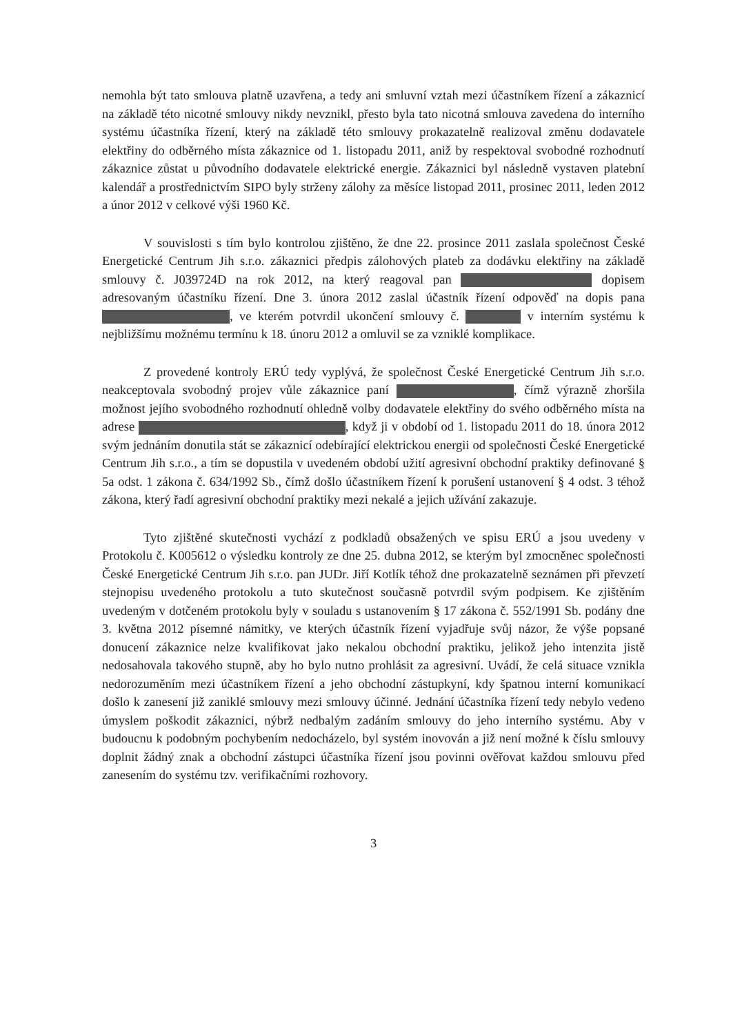nemohla být tato smlouva platně uzavřena, a tedy ani smluvní vztah mezi účastníkem řízení a zákaznicí na základě této nicotné smlouvy nikdy nevznikl, přesto byla tato nicotná smlouva zavedena do interního systému účastníka řízení, který na základě této smlouvy prokazatelně realizoval změnu dodavatele elektřiny do odběrného místa zákaznice od 1. listopadu 2011, aniž by respektoval svobodné rozhodnutí zákaznice zůstat u původního dodavatele elektrické energie. Zákaznici byl následně vystaven platební kalendář a prostřednictvím SIPO byly strženy zálohy za měsíce listopad 2011, prosinec 2011, leden 2012 a únor 2012 v celkové výši 1960 Kč.
V souvislosti s tím bylo kontrolou zjištěno, že dne 22. prosince 2011 zaslala společnost České Energetické Centrum Jih s.r.o. zákaznici předpis zálohových plateb za dodávku elektřiny na základě smlouvy č. J039724D na rok 2012, na který reagoval pan dopisem adresovaným účastníku řízení. Dne 3. února 2012 zaslal účastník řízení odpověď na dopis pana , ve kterém potvrdil ukončení smlouvy č. v interním systému k nejbližšímu možnému termínu k 18. únoru 2012 a omluvil se za vzniklé komplikace.
Z provedené kontroly ERÚ tedy vyplývá, že společnost České Energetické Centrum Jih s.r.o. neakceptovala svobodný projev vůle zákaznice paní , čímž výrazně zhoršila možnost jejího svobodného rozhodnutí ohledně volby dodavatele elektřiny do svého odběrného místa na adrese , když ji v období od 1. listopadu 2011 do 18. února 2012 svým jednáním donutila stát se zákaznicí odebírající elektrickou energii od společnosti České Energetické Centrum Jih s.r.o., a tím se dopustila v uvedeném období užití agresivní obchodní praktiky definované § 5a odst. 1 zákona č. 634/1992 Sb., čímž došlo účastníkem řízení k porušení ustanovení § 4 odst. 3 téhož zákona, který řadí agresivní obchodní praktiky mezi nekalé a jejich užívání zakazuje.
Tyto zjištěné skutečnosti vychází z podkladů obsažených ve spisu ERÚ a jsou uvedeny v Protokolu č. K005612 o výsledku kontroly ze dne 25. dubna 2012, se kterým byl zmocněnec společnosti České Energetické Centrum Jih s.r.o. pan JUDr. Jiří Kotlík téhož dne prokazatelně seznámen při převzetí stejnopisu uvedeného protokolu a tuto skutečnost současně potvrdil svým podpisem. Ke zjištěním uvedeným v dotčeném protokolu byly v souladu s ustanovením § 17 zákona č. 552/1991 Sb. podány dne 3. května 2012 písemné námitky, ve kterých účastník řízení vyjadřuje svůj názor, že výše popsané donucení zákaznice nelze kvalifikovat jako nekalou obchodní praktiku, jelikož jeho intenzita jistě nedosahovala takového stupně, aby ho bylo nutno prohlásit za agresivní. Uvádí, že celá situace vznikla nedorozuměním mezi účastníkem řízení a jeho obchodní zástupkyní, kdy špatnou interní komunikací došlo k zanesení již zaniklé smlouvy mezi smlouvy účinné. Jednání účastníka řízení tedy nebylo vedeno úmyslem poškodit zákaznici, nýbrž nedbalým zadáním smlouvy do jeho interního systému. Aby v budoucnu k podobným pochybením nedocházelo, byl systém inovován a již není možné k číslu smlouvy doplnit žádný znak a obchodní zástupci účastníka řízení jsou povinni ověřovat každou smlouvu před zanesením do systému tzv. verifikačními rozhovory.
3